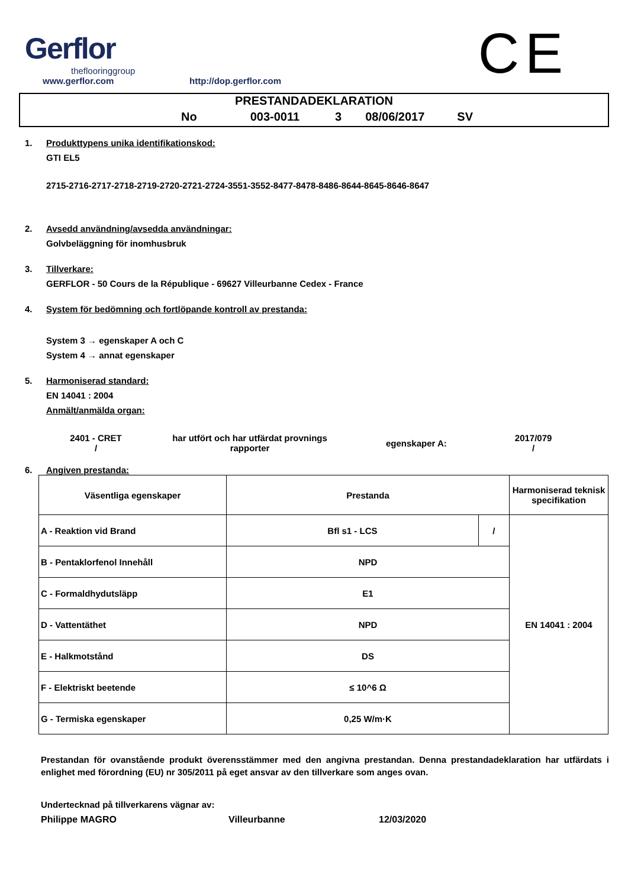Gerflor
theflooringgroup
www.gerflor.com
http://dop.gerflor.com
CE
PRESTANDADEKLARATION
No 003-0011 3 08/06/2017 SV
1. Produkttypens unika identifikationskod:
GTI EL5
2715-2716-2717-2718-2719-2720-2721-2724-3551-3552-8477-8478-8486-8644-8645-8646-8647
2. Avsedd användning/avsedda användningar:
Golvbeläggning för inomhusbruk
3. Tillverkare:
GERFLOR - 50 Cours de la République - 69627 Villeurbanne Cedex - France
4. System för bedömning och fortlöpande kontroll av prestanda:
System 3 → egenskaper A och C
System 4 → annat egenskaper
5. Harmoniserad standard:
EN 14041 : 2004
Anmält/anmälda organ:
2401 - CRET
/
har utfört och har utfärdat provnings rapporter
egenskaper A:
2017/079
/
6. Angiven prestanda:
| Väsentliga egenskaper | Prestanda | | Harmoniserad teknisk specifikation |
| A - Reaktion vid Brand | Bfl s1 - LCS | / | EN 14041 : 2004 |
| B - Pentaklorfenol Innehåll | NPD | | |
| C - Formaldhydutsläpp | E1 | | |
| D - Vattentäthet | NPD | | |
| E - Halkmotstånd | DS | | |
| F - Elektriskt beetende | ≤ 10^6 Ω | | |
| G - Termiska egenskaper | 0,25 W/m·K | | |
Prestandan för ovanstående produkt överensstämmer med den angivna prestandan. Denna prestandadeklaration har utfärdats i enlighet med förordning (EU) nr 305/2011 på eget ansvar av den tillverkare som anges ovan.
Undertecknad på tillverkarens vägnar av:
Philippe MAGRO Villeurbanne 12/03/2020